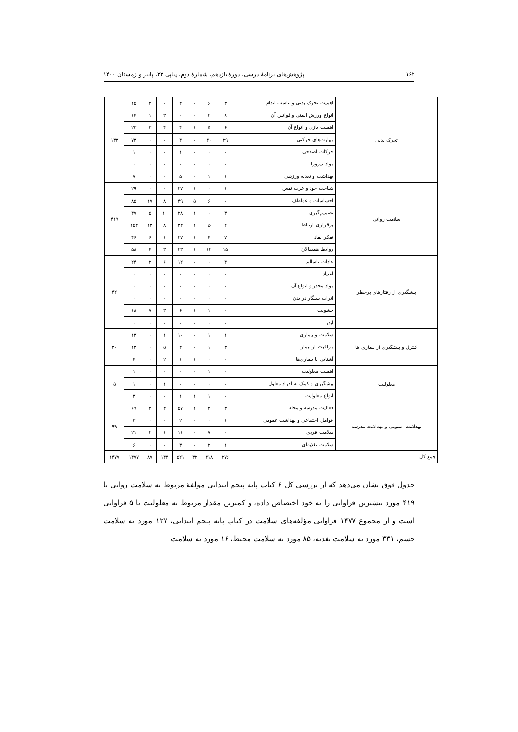۱۶۲ پژوهش‌های برنامهٔ درسی، دورهٔ یازدهم، شمارهٔ دوم، پیاپی ۲۲، پاییز و زمستان ۱۴۰۰
| تحرک بدنی | اهمیت تحرک بدنی و تناسب اندام | ۳ | ۶ | ۰ | ۴ | ۰ | ۲ | ۱۵ | ۱۳۳ |
| | انواع ورزش ایمنی و قوانین آن | ۸ | ۲ | ۰ | ۰ | ۳ | ۱ | ۱۴ | |
| | اهمیت بازی و انواع آن | ۶ | ۵ | ۱ | ۴ | ۴ | ۳ | ۲۳ | |
| | مهارت‌های حرکتی | ۲۹ | ۴۰ | ۰ | ۴ | ۰ | ۰ | ۷۳ | |
| | حرکات اصلاحی | ۰ | ۰ | ۰ | ۱ | ۰ | ۰ | ۱ | |
| | مواد نیروزا | ۰ | ۰ | ۰ | ۰ | ۰ | ۰ | ۰ | |
| | بهداشت و تغذیه ورزشی | ۱ | ۱ | ۰ | ۵ | ۰ | ۰ | ۷ | |
| سلامت روانی | شناخت خود و عزت نفس | ۱ | ۰ | ۱ | ۲۷ | ۰ | ۰ | ۲۹ | ۴۱۹ |
| | احساسات و عواطف | ۰ | ۶ | ۵ | ۴۹ | ۸ | ۱۷ | ۸۵ | |
| | تصمیم‌گیری | ۳ | ۰ | ۱ | ۲۸ | ۱۰ | ۵ | ۴۷ | |
| | برقراری ارتباط | ۲ | ۹۶ | ۱ | ۳۴ | ۸ | ۱۳ | ۱۵۴ | |
| | تفکر نقاد | ۷ | ۴ | ۱ | ۲۷ | ۱ | ۶ | ۴۶ | |
| | روابط همسالان | ۱۵ | ۱۲ | ۱ | ۲۳ | ۳ | ۴ | ۵۸ | |
| پیشگیری از رفتارهای پرخطر | عادات ناسالم | ۴ | ۰ | ۰ | ۱۲ | ۶ | ۲ | ۲۴ | ۴۲ |
| | اعتیاد | ۰ | ۰ | ۰ | ۰ | ۰ | ۰ | ۰ | |
| | مواد مخدر و انواع آن | ۰ | ۰ | ۰ | ۰ | ۰ | ۰ | ۰ | |
| | اثرات سیگار در بدن | ۰ | ۰ | ۰ | ۰ | ۰ | ۰ | ۰ | |
| | خشونت | ۰ | ۱ | ۱ | ۶ | ۳ | ۷ | ۱۸ | |
| | ایدز | ۰ | ۰ | ۰ | ۰ | ۰ | ۰ | ۰ | |
| کنترل و پیشگیری از بیماری ها | سلامت و بیماری | ۱ | ۱ | ۰ | ۱۰ | ۱ | ۰ | ۱۳ | ۳۰ |
| | مراقبت از بیمار | ۳ | ۱ | ۰ | ۴ | ۵ | ۰ | ۱۳ | |
| | آشنایی با بیماری‌ها | ۰ | ۰ | ۱ | ۱ | ۲ | ۰ | ۴ | |
| معلولیت | اهمیت معلولیت | ۰ | ۱ | ۰ | ۰ | ۰ | ۰ | ۱ | ۵ |
| | پیشگیری و کمک به افراد معلول | ۰ | ۰ | ۰ | ۰ | ۱ | ۰ | ۱ | |
| | انواع معلولیت | ۰ | ۱ | ۱ | ۱ | ۰ | ۰ | ۳ | |
| بهداشت عمومی و بهداشت مدرسه | فعالیت مدرسه و محله | ۳ | ۲ | ۱ | ۵۷ | ۴ | ۲ | ۶۹ | ۹۹ |
| | عوامل اجتماعی و بهداشت عمومی | ۱ | ۰ | ۰ | ۲ | ۰ | ۰ | ۳ | |
| | سلامت فردی | ۰ | ۷ | ۰ | ۱۱ | ۱ | ۲ | ۲۱ | |
| | سلامت تغذیه‌ای | ۱ | ۲ | ۰ | ۳ | ۰ | ۰ | ۶ | |
| جمع کل | | ۲۷۶ | ۴۱۸ | ۳۲ | ۵۲۱ | ۱۴۳ | ۸۷ | ۱۴۷۷ | ۱۴۷۷ |
جدول فوق نشان می‌دهد که از بررسی کل ۶ کتاب پایه پنجم ابتدایی مؤلفهٔ مربوط به سلامت روانی با ۴۱۹ مورد بیشترین فراوانی را به خود اختصاص داده، و کمترین مقدار مربوط به معلولیت با ۵ فراوانی است و از مجموع ۱۴۷۷ فراوانی مؤلفه‌های سلامت در کتاب پایه پنجم ابتدایی، ۱۲۷ مورد به سلامت جسم، ۳۳۱ مورد به سلامت تغذیه، ۸۵ مورد به سلامت محیط، ۱۶ مورد به سلامت